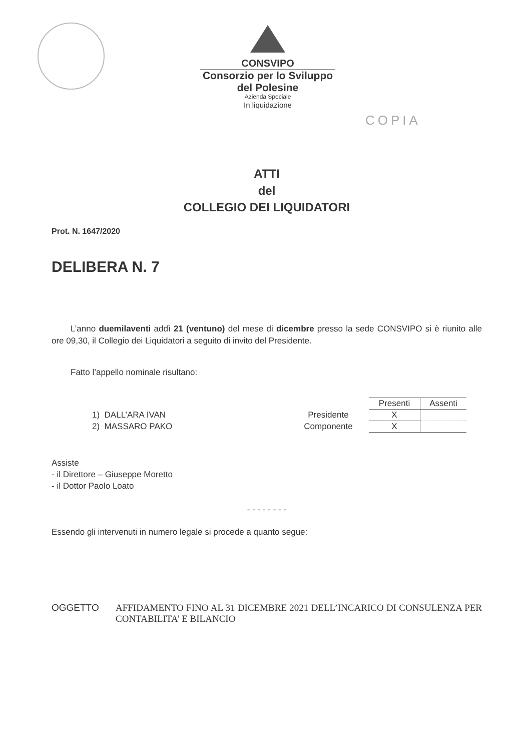CONSVIPO
Consorzio per lo Sviluppo
del Polesine
Azienda Speciale
In liquidazione
COPIA
ATTI
del
COLLEGIO DEI LIQUIDATORI
Prot. N. 1647/2020
DELIBERA N. 7
L’anno duemilaventi addì 21 (ventuno) del mese di dicembre presso la sede CONSVIPO si è riunito alle ore 09,30, il Collegio dei Liquidatori a seguito di invito del Presidente.
Fatto l’appello nominale risultano:
| | | Presenti | Assenti |
| 1) DALL’ARA IVAN | Presidente | X | |
| 2) MASSARO PAKO | Componente | X | |
Assiste
- il Direttore – Giuseppe Moretto
- il Dottor Paolo Loato
- - - - - - - -
Essendo gli intervenuti in numero legale si procede a quanto segue:
OGGETTO AFFIDAMENTO FINO AL 31 DICEMBRE 2021 DELL’INCARICO DI CONSULENZA PER CONTABILITA’ E BILANCIO